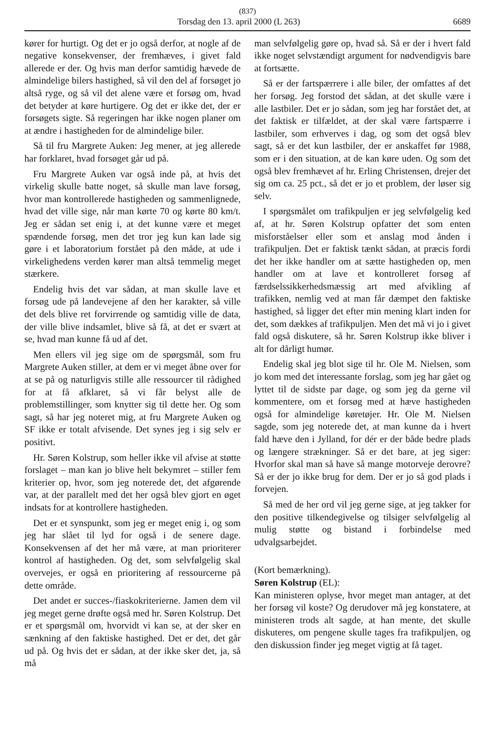(837)
Torsdag den 13. april 2000 (L 263) 6689
kører for hurtigt. Og det er jo også derfor, at nogle af de negative konsekvenser, der fremhæves, i givet fald allerede er der. Og hvis man derfor samtidig hævede de almindelige bilers hastighed, så vil den del af forsøget jo altså ryge, og så vil det alene være et forsøg om, hvad det betyder at køre hurtigere. Og det er ikke det, der er forsøgets sigte. Så regeringen har ikke nogen planer om at ændre i hastigheden for de almindelige biler.
Så til fru Margrete Auken: Jeg mener, at jeg allerede har forklaret, hvad forsøget går ud på.
Fru Margrete Auken var også inde på, at hvis det virkelig skulle batte noget, så skulle man lave forsøg, hvor man kontrollerede hastigheden og sammenlignede, hvad det ville sige, når man kørte 70 og kørte 80 km/t. Jeg er sådan set enig i, at det kunne være et meget spændende forsøg, men det tror jeg kun kan lade sig gøre i et laboratorium forstået på den måde, at ude i virkelighedens verden kører man altså temmelig meget stærkere.
Endelig hvis det var sådan, at man skulle lave et forsøg ude på landevejene af den her karakter, så ville det dels blive ret forvirrende og samtidig ville de data, der ville blive indsamlet, blive så få, at det er svært at se, hvad man kunne få ud af det.
Men ellers vil jeg sige om de spørgsmål, som fru Margrete Auken stiller, at dem er vi meget åbne over for at se på og naturligvis stille alle ressourcer til rådighed for at få afklaret, så vi får belyst alle de problemstillinger, som knytter sig til dette her. Og som sagt, så har jeg noteret mig, at fru Margrete Auken og SF ikke er totalt afvisende. Det synes jeg i sig selv er positivt.
Hr. Søren Kolstrup, som heller ikke vil afvise at støtte forslaget – man kan jo blive helt bekymret – stiller fem kriterier op, hvor, som jeg noterede det, det afgørende var, at der parallelt med det her også blev gjort en øget indsats for at kontrollere hastigheden.
Det er et synspunkt, som jeg er meget enig i, og som jeg har slået til lyd for også i de senere dage. Konsekvensen af det her må være, at man prioriterer kontrol af hastigheden. Og det, som selvfølgelig skal overvejes, er også en prioritering af ressourcerne på dette område.
Det andet er succes-/fiaskokriterierne. Jamen dem vil jeg meget gerne drøfte også med hr. Søren Kolstrup. Det er et spørgsmål om, hvorvidt vi kan se, at der sker en sænkning af den faktiske hastighed. Det er det, det går ud på. Og hvis det er sådan, at der ikke sker det, ja, så må
man selvfølgelig gøre op, hvad så. Så er der i hvert fald ikke noget selvstændigt argument for nødvendigvis bare at fortsætte.
Så er der fartspærrere i alle biler, der omfattes af det her forsøg. Jeg forstod det sådan, at det skulle være i alle lastbiler. Det er jo sådan, som jeg har forstået det, at det faktisk er tilfældet, at der skal være fartspærre i lastbiler, som erhverves i dag, og som det også blev sagt, så er det kun lastbiler, der er anskaffet før 1988, som er i den situation, at de kan køre uden. Og som det også blev fremhævet af hr. Erling Christensen, drejer det sig om ca. 25 pct., så det er jo et problem, der løser sig selv.
I spørgsmålet om trafikpuljen er jeg selvfølgelig ked af, at hr. Søren Kolstrup opfatter det som enten misforståelser eller som et anslag mod ånden i trafikpuljen. Det er faktisk tænkt sådan, at præcis fordi det her ikke handler om at sætte hastigheden op, men handler om at lave et kontrolleret forsøg af færdselssikkerhedsmæssig art med afvikling af trafikken, nemlig ved at man får dæmpet den faktiske hastighed, så ligger det efter min mening klart inden for det, som dækkes af trafikpuljen. Men det må vi jo i givet fald også diskutere, så hr. Søren Kolstrup ikke bliver i alt for dårligt humør.
Endelig skal jeg blot sige til hr. Ole M. Nielsen, som jo kom med det interessante forslag, som jeg har gået og lyttet til de sidste par dage, og som jeg da gerne vil kommentere, om et forsøg med at hæve hastigheden også for almindelige køretøjer. Hr. Ole M. Nielsen sagde, som jeg noterede det, at man kunne da i hvert fald hæve den i Jylland, for dér er der både bedre plads og længere strækninger. Så er det bare, at jeg siger: Hvorfor skal man så have så mange motorveje derovre? Så er der jo ikke brug for dem. Der er jo så god plads i forvejen.
Så med de her ord vil jeg gerne sige, at jeg takker for den positive tilkendegivelse og tilsiger selvfølgelig al mulig støtte og bistand i forbindelse med udvalgsarbejdet.
(Kort bemærkning).
Søren Kolstrup (EL):
Kan ministeren oplyse, hvor meget man antager, at det her forsøg vil koste? Og derudover må jeg konstatere, at ministeren trods alt sagde, at han mente, det skulle diskuteres, om pengene skulle tages fra trafikpuljen, og den diskussion finder jeg meget vigtig at få taget.